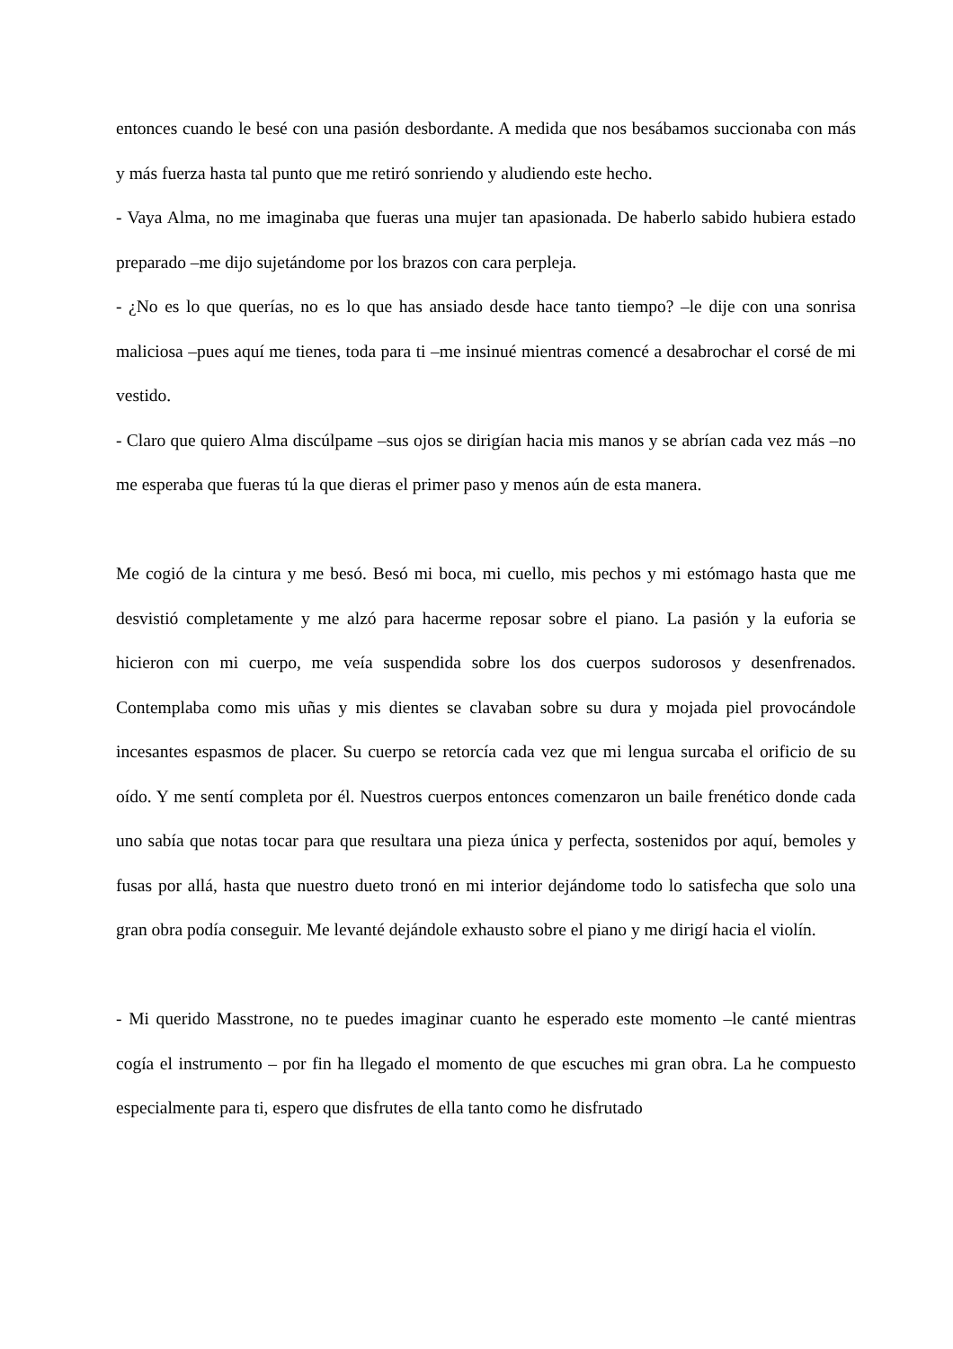entonces cuando le besé con una pasión desbordante. A medida que nos besábamos succionaba con más y más fuerza hasta tal punto que me retiró sonriendo y aludiendo este hecho.
- Vaya Alma, no me imaginaba que fueras una mujer tan apasionada. De haberlo sabido hubiera estado preparado –me dijo sujetándome por los brazos con cara perpleja.
- ¿No es lo que querías, no es lo que has ansiado desde hace tanto tiempo? –le dije con una sonrisa maliciosa –pues aquí me tienes, toda para ti –me insinué mientras comencé a desabrochar el corsé de mi vestido.
- Claro que quiero Alma discúlpame –sus ojos se dirigían hacia mis manos y se abrían cada vez más –no me esperaba que fueras tú la que dieras el primer paso y menos aún de esta manera.
Me cogió de la cintura y me besó. Besó mi boca, mi cuello, mis pechos y mi estómago hasta que me desvistió completamente y me alzó para hacerme reposar sobre el piano. La pasión y la euforia se hicieron con mi cuerpo, me veía suspendida sobre los dos cuerpos sudorosos y desenfrenados. Contemplaba como mis uñas y mis dientes se clavaban sobre su dura y mojada piel provocándole incesantes espasmos de placer. Su cuerpo se retorcía cada vez que mi lengua surcaba el orificio de su oído. Y me sentí completa por él. Nuestros cuerpos entonces comenzaron un baile frenético donde cada uno sabía que notas tocar para que resultara una pieza única y perfecta, sostenidos por aquí, bemoles y fusas por allá, hasta que nuestro dueto tronó en mi interior dejándome todo lo satisfecha que solo una gran obra podía conseguir. Me levanté dejándole exhausto sobre el piano y me dirigí hacia el violín.
- Mi querido Masstrone, no te puedes imaginar cuanto he esperado este momento –le canté mientras cogía el instrumento – por fin ha llegado el momento de que escuches mi gran obra. La he compuesto especialmente para ti, espero que disfrutes de ella tanto como he disfrutado